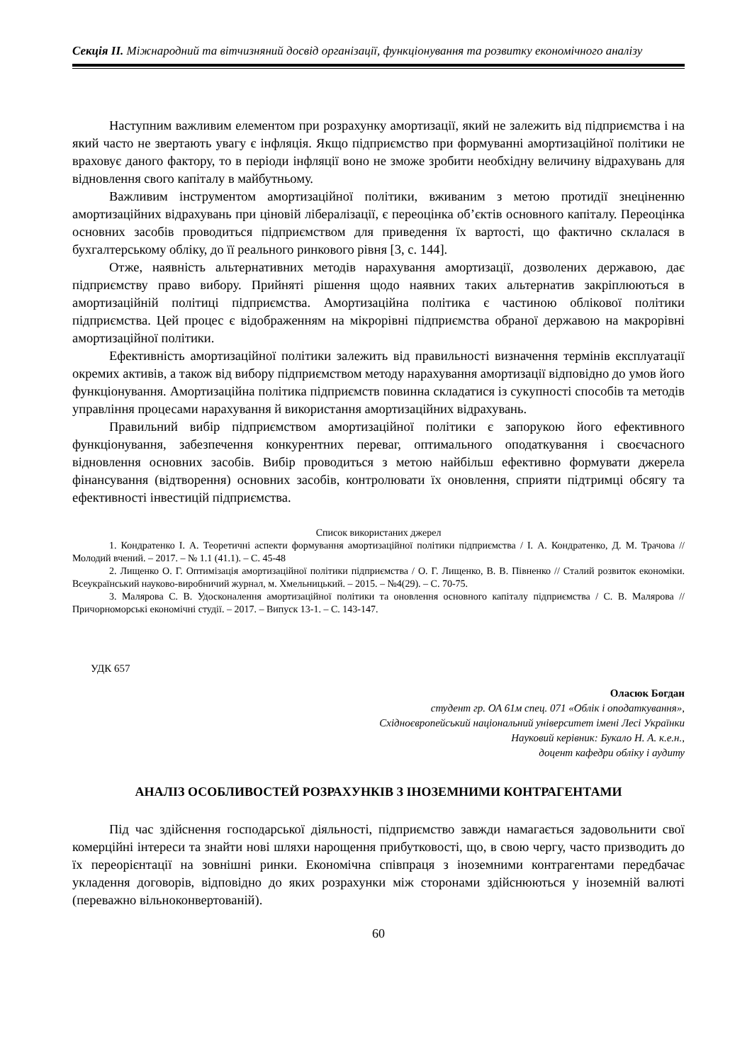Секція ІІ. Міжнародний та вітчизняний досвід організації, функціонування та розвитку економічного аналізу
Наступним важливим елементом при розрахунку амортизації, який не залежить від підприємства і на який часто не звертають увагу є інфляція. Якщо підприємство при формуванні амортизаційної політики не враховує даного фактору, то в періоди інфляції воно не зможе зробити необхідну величину відрахувань для відновлення свого капіталу в майбутньому.
Важливим інструментом амортизаційної політики, вживаним з метою протидії знеціненню амортизаційних відрахувань при ціновій лібералізації, є переоцінка об’єктів основного капіталу. Переоцінка основних засобів проводиться підприємством для приведення їх вартості, що фактично склалася в бухгалтерському обліку, до її реального ринкового рівня [3, с. 144].
Отже, наявність альтернативних методів нарахування амортизації, дозволених державою, дає підприємству право вибору. Прийняті рішення щодо наявних таких альтернатив закріплюються в амортизаційній політиці підприємства. Амортизаційна політика є частиною облікової політики підприємства. Цей процес є відображенням на мікрорівні підприємства обраної державою на макрорівні амортизаційної політики.
Ефективність амортизаційної політики залежить від правильності визначення термінів експлуатації окремих активів, а також від вибору підприємством методу нарахування амортизації відповідно до умов його функціонування. Амортизаційна політика підприємств повинна складатися із сукупності способів та методів управління процесами нарахування й використання амортизаційних відрахувань.
Правильний вибір підприємством амортизаційної політики є запорукою його ефективного функціонування, забезпечення конкурентних переваг, оптимального оподаткування і своєчасного відновлення основних засобів. Вибір проводиться з метою найбільш ефективно формувати джерела фінансування (відтворення) основних засобів, контролювати їх оновлення, сприяти підтримці обсягу та ефективності інвестицій підприємства.
Список використаних джерел
1. Кондратенко І. А. Теоретичні аспекти формування амортизаційної політики підприємства / І. А. Кондратенко, Д. М. Трачова // Молодий вчений. – 2017. – № 1.1 (41.1). – С. 45-48
2. Лищенко О. Г. Оптимізація амортизаційної політики підприємства / О. Г. Лищенко, В. В. Півненко // Сталий розвиток економіки. Всеукраїнський науково-виробничий журнал, м. Хмельницький. – 2015. – №4(29). – С. 70-75.
3. Малярова С. В. Удосконалення амортизаційної політики та оновлення основного капіталу підприємства / С. В. Малярова // Причорноморські економічні студії. – 2017. – Випуск 13-1. – С. 143-147.
УДК 657
Оласюк Богдан
студент гр. ОА 61м спец. 071 «Облік і оподаткування»,
Східноєвропейський національний університет імені Лесі Українки
Науковий керівник: Букало Н. А. к.е.н.,
доцент кафедри обліку і аудиту
АНАЛІЗ ОСОБЛИВОСТЕЙ РОЗРАХУНКІВ З ІНОЗЕМНИМИ КОНТРАГЕНТАМИ
Під час здійснення господарської діяльності, підприємство завжди намагається задовольнити свої комерційні інтереси та знайти нові шляхи нарощення прибутковості, що, в свою чергу, часто призводить до їх переорієнтації на зовнішні ринки. Економічна співпраця з іноземними контрагентами передбачає укладення договорів, відповідно до яких розрахунки між сторонами здійснюються у іноземній валюті (переважно вільноконвертованій).
60